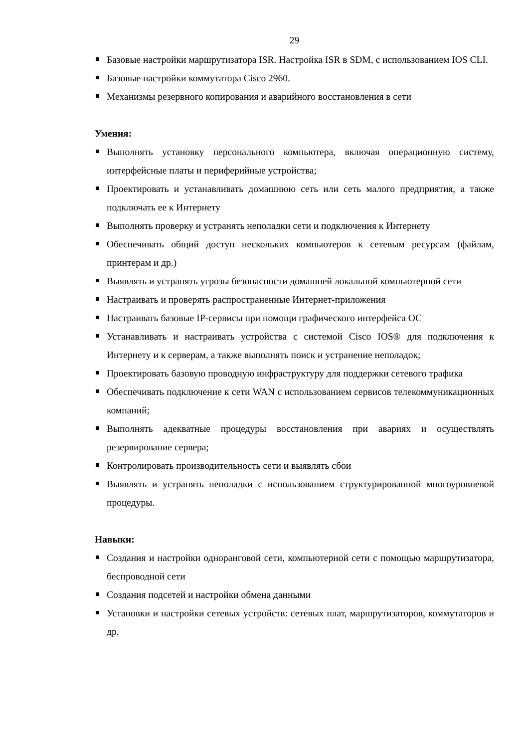29
Базовые настройки маршрутизатора ISR. Настройка ISR в SDM, с использованием IOS CLI.
Базовые настройки коммутатора Cisco 2960.
Механизмы резервного копирования и аварийного восстановления в сети
Умения:
Выполнять установку персонального компьютера, включая операционную систему, интерфейсные платы и периферийные устройства;
Проектировать и устанавливать домашнюю сеть или сеть малого предприятия, а также подключать ее к Интернету
Выполнять проверку и устранять неполадки сети и подключения к Интернету
Обеспечивать общий доступ нескольких компьютеров к сетевым ресурсам (файлам, принтерам и др.)
Выявлять и устранять угрозы безопасности домашней локальной компьютерной сети
Настраивать и проверять распространенные Интернет-приложения
Настраивать базовые IP-сервисы при помощи графического интерфейса ОС
Устанавливать и настраивать устройства с системой Cisco IOS® для подключения к Интернету и к серверам, а также выполнять поиск и устранение неполадок;
Проектировать базовую проводную инфраструктуру для поддержки сетевого трафика
Обеспечивать подключение к сети WAN с использованием сервисов телекоммуникационных компаний;
Выполнять адекватные процедуры восстановления при авариях и осуществлять резервирование сервера;
Контролировать производительность сети и выявлять сбои
Выявлять и устранять неполадки с использованием структурированной многоуровневой процедуры.
Навыки:
Создания и настройки одноранговой сети, компьютерной сети с помощью маршрутизатора, беспроводной сети
Создания подсетей и настройки обмена данными
Установки и настройки сетевых устройств: сетевых плат, маршрутизаторов, коммутаторов и др.